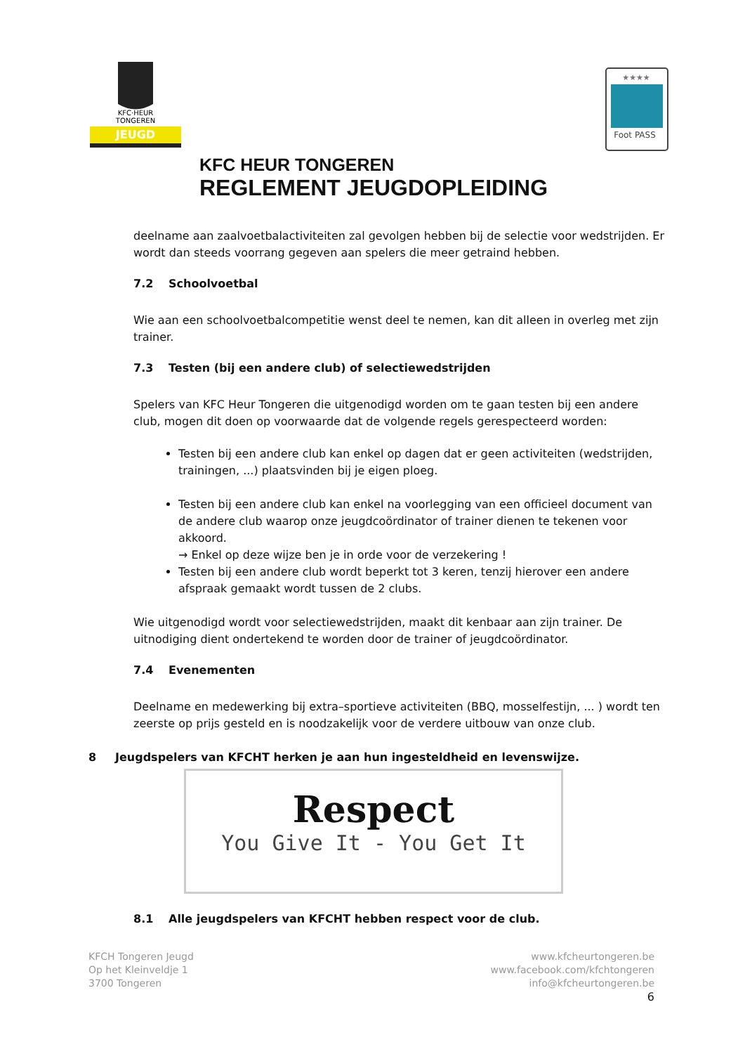JEUGD
KFC·HEUR
TONGEREN
Foot PASS
★★★★
KFC HEUR TONGEREN
REGLEMENT JEUGDOPLEIDING
deelname aan zaalvoetbalactiviteiten zal gevolgen hebben bij de selectie voor wedstrijden. Er wordt dan steeds voorrang gegeven aan spelers die meer getraind hebben.
7.2 Schoolvoetbal
Wie aan een schoolvoetbalcompetitie wenst deel te nemen, kan dit alleen in overleg met zijn trainer.
7.3 Testen (bij een andere club) of selectiewedstrijden
Spelers van KFC Heur Tongeren die uitgenodigd worden om te gaan testen bij een andere club, mogen dit doen op voorwaarde dat de volgende regels gerespecteerd worden:
Testen bij een andere club kan enkel op dagen dat er geen activiteiten (wedstrijden, trainingen, ...) plaatsvinden bij je eigen ploeg.
Testen bij een andere club kan enkel na voorlegging van een officieel document van de andere club waarop onze jeugdcoördinator of trainer dienen te tekenen voor akkoord.
→ Enkel op deze wijze ben je in orde voor de verzekering !
Testen bij een andere club wordt beperkt tot 3 keren, tenzij hierover een andere afspraak gemaakt wordt tussen de 2 clubs.
Wie uitgenodigd wordt voor selectiewedstrijden, maakt dit kenbaar aan zijn trainer. De uitnodiging dient ondertekend te worden door de trainer of jeugdcoördinator.
7.4 Evenementen
Deelname en medewerking bij extra–sportieve activiteiten (BBQ, mosselfestijn, ... ) wordt ten zeerste op prijs gesteld en is noodzakelijk voor de verdere uitbouw van onze club.
8 Jeugdspelers van KFCHT herken je aan hun ingesteldheid en levenswijze.
Respect
You Give It - You Get It
8.1 Alle jeugdspelers van KFCHT hebben respect voor de club.
KFCH Tongeren Jeugd
Op het Kleinveldje 1
3700 Tongeren
www.kfcheurtongeren.be
www.facebook.com/kfchtongeren
info@kfcheurtongeren.be
6